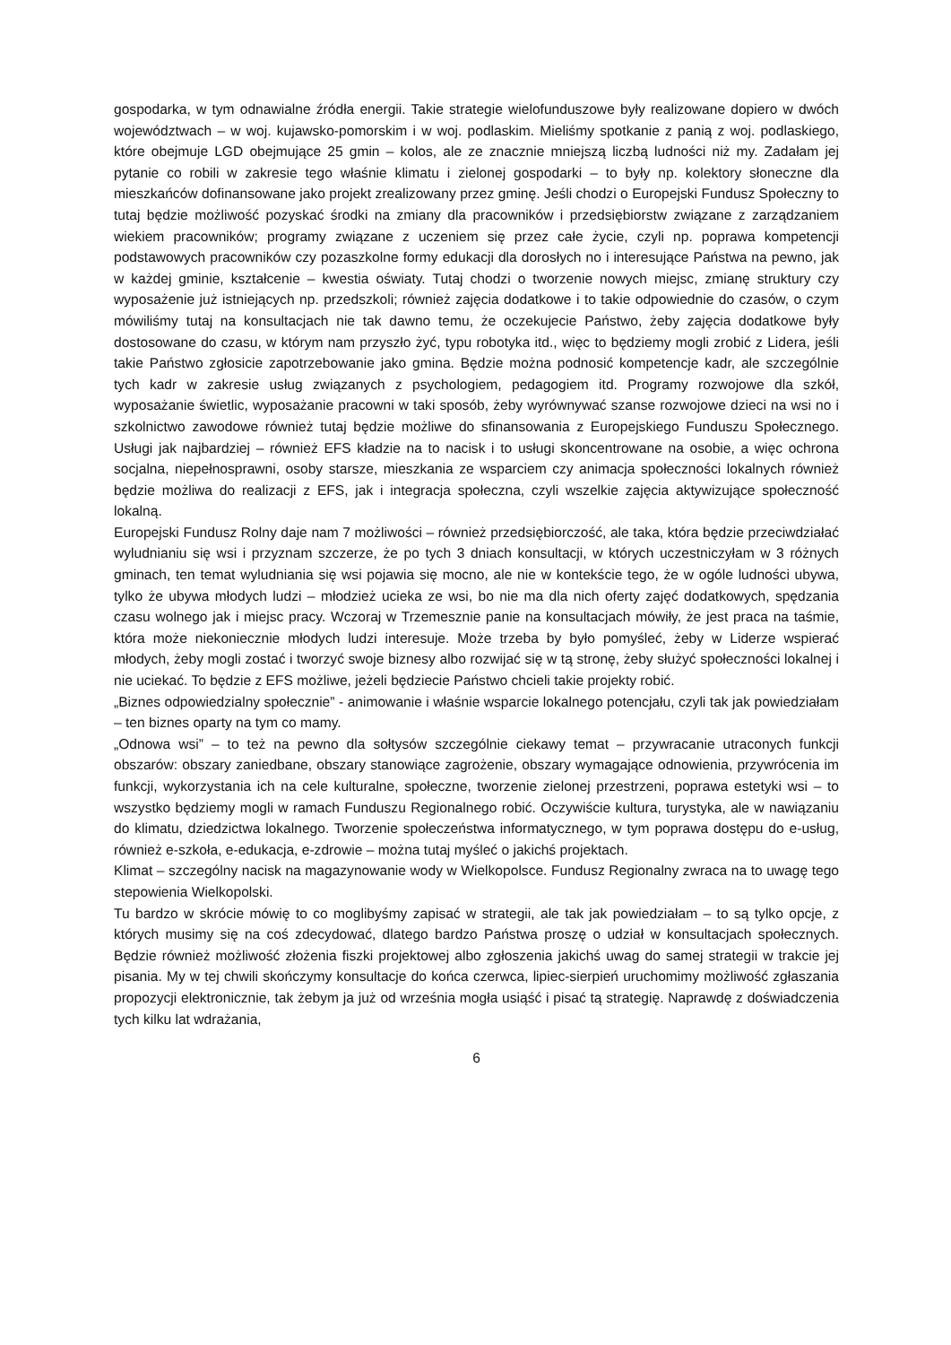gospodarka, w tym odnawialne źródła energii. Takie strategie wielofunduszowe były realizowane dopiero w dwóch województwach – w woj. kujawsko-pomorskim i w woj. podlaskim. Mieliśmy spotkanie z panią z woj. podlaskiego, które obejmuje LGD obejmujące 25 gmin – kolos, ale ze znacznie mniejszą liczbą ludności niż my. Zadałam jej pytanie co robili w zakresie tego właśnie klimatu i zielonej gospodarki – to były np. kolektory słoneczne dla mieszkańców dofinansowane jako projekt zrealizowany przez gminę. Jeśli chodzi o Europejski Fundusz Społeczny to tutaj będzie możliwość pozyskać środki na zmiany dla pracowników i przedsiębiorstw związane z zarządzaniem wiekiem pracowników; programy związane z uczeniem się przez całe życie, czyli np. poprawa kompetencji podstawowych pracowników czy pozaszkolne formy edukacji dla dorosłych no i interesujące Państwa na pewno, jak w każdej gminie, kształcenie – kwestia oświaty. Tutaj chodzi o tworzenie nowych miejsc, zmianę struktury czy wyposażenie już istniejących np. przedszkoli; również zajęcia dodatkowe i to takie odpowiednie do czasów, o czym mówiliśmy tutaj na konsultacjach nie tak dawno temu, że oczekujecie Państwo, żeby zajęcia dodatkowe były dostosowane do czasu, w którym nam przyszło żyć, typu robotyka itd., więc to będziemy mogli zrobić z Lidera, jeśli takie Państwo zgłosicie zapotrzebowanie jako gmina. Będzie można podnosić kompetencje kadr, ale szczególnie tych kadr w zakresie usług związanych z psychologiem, pedagogiem itd. Programy rozwojowe dla szkół, wyposażanie świetlic, wyposażanie pracowni w taki sposób, żeby wyrównywać szanse rozwojowe dzieci na wsi no i szkolnictwo zawodowe również tutaj będzie możliwe do sfinansowania z Europejskiego Funduszu Społecznego. Usługi jak najbardziej – również EFS kładzie na to nacisk i to usługi skoncentrowane na osobie, a więc ochrona socjalna, niepełnosprawni, osoby starsze, mieszkania ze wsparciem czy animacja społeczności lokalnych również będzie możliwa do realizacji z EFS, jak i integracja społeczna, czyli wszelkie zajęcia aktywizujące społeczność lokalną.
Europejski Fundusz Rolny daje nam 7 możliwości – również przedsiębiorczość, ale taka, która będzie przeciwdziałać wyludnianiu się wsi i przyznam szczerze, że po tych 3 dniach konsultacji, w których uczestniczyłam w 3 różnych gminach, ten temat wyludniania się wsi pojawia się mocno, ale nie w kontekście tego, że w ogóle ludności ubywa, tylko że ubywa młodych ludzi – młodzież ucieka ze wsi, bo nie ma dla nich oferty zajęć dodatkowych, spędzania czasu wolnego jak i miejsc pracy. Wczoraj w Trzemesznie panie na konsultacjach mówiły, że jest praca na taśmie, która może niekoniecznie młodych ludzi interesuje. Może trzeba by było pomyśleć, żeby w Liderze wspierać młodych, żeby mogli zostać i tworzyć swoje biznesy albo rozwijać się w tą stronę, żeby służyć społeczności lokalnej i nie uciekać. To będzie z EFS możliwe, jeżeli będziecie Państwo chcieli takie projekty robić.
„Biznes odpowiedzialny społecznie” - animowanie i właśnie wsparcie lokalnego potencjału, czyli tak jak powiedziałam – ten biznes oparty na tym co mamy.
„Odnowa wsi” – to też na pewno dla sołtysów szczególnie ciekawy temat – przywracanie utraconych funkcji obszarów: obszary zaniedbane, obszary stanowiące zagrożenie, obszary wymagające odnowienia, przywrócenia im funkcji, wykorzystania ich na cele kulturalne, społeczne, tworzenie zielonej przestrzeni, poprawa estetyki wsi – to wszystko będziemy mogli w ramach Funduszu Regionalnego robić. Oczywiście kultura, turystyka, ale w nawiązaniu do klimatu, dziedzictwa lokalnego. Tworzenie społeczeństwa informatycznego, w tym poprawa dostępu do e-usług, również e-szkoła, e-edukacja, e-zdrowie – można tutaj myśleć o jakichś projektach.
Klimat – szczególny nacisk na magazynowanie wody w Wielkopolsce. Fundusz Regionalny zwraca na to uwagę tego stepowienia Wielkopolski.
Tu bardzo w skrócie mówię to co moglibyśmy zapisać w strategii, ale tak jak powiedziałam – to są tylko opcje, z których musimy się na coś zdecydować, dlatego bardzo Państwa proszę o udział w konsultacjach społecznych. Będzie również możliwość złożenia fiszki projektowej albo zgłoszenia jakichś uwag do samej strategii w trakcie jej pisania. My w tej chwili skończymy konsultacje do końca czerwca, lipiec-sierpień uruchomimy możliwość zgłaszania propozycji elektronicznie, tak żebym ja już od września mogła usiąść i pisać tą strategię. Naprawdę z doświadczenia tych kilku lat wdrażania,
6